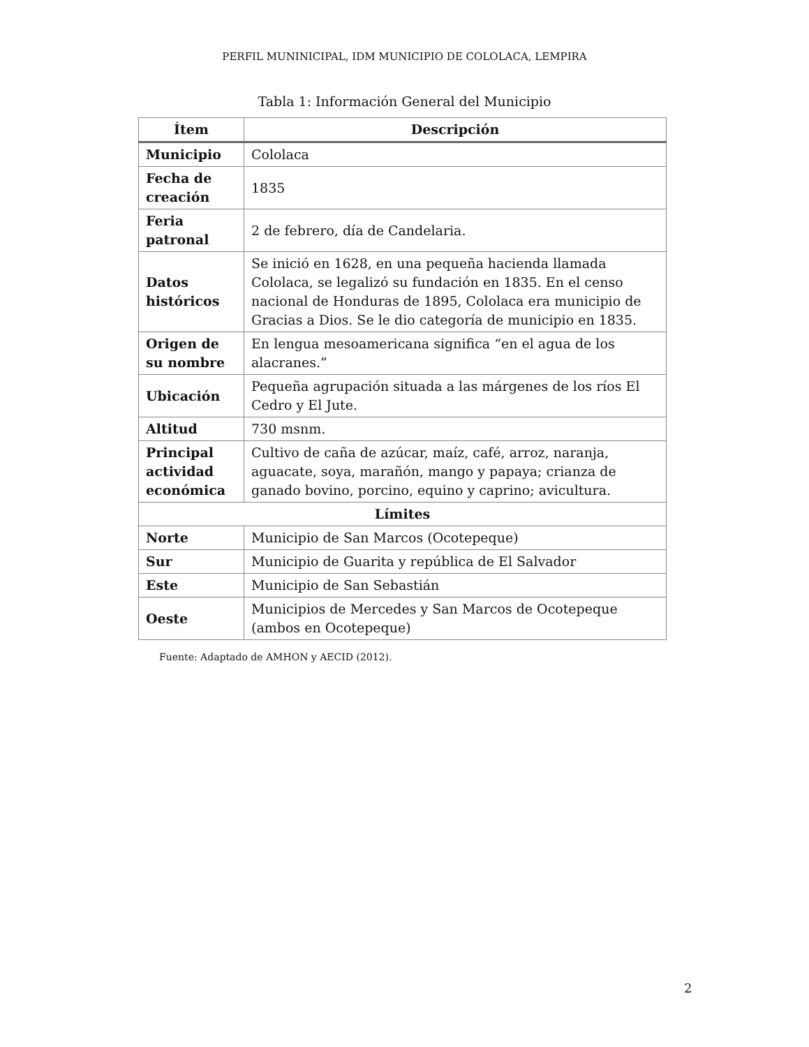PERFIL MUNINICIPAL, IDM MUNICIPIO DE COLOLACA, LEMPIRA
Tabla 1: Información General del Municipio
| Ítem | Descripción |
| --- | --- |
| Municipio | Cololaca |
| Fecha de creación | 1835 |
| Feria patronal | 2 de febrero, día de Candelaria. |
| Datos históricos | Se inició en 1628, en una pequeña hacienda llamada Cololaca, se legalizó su fundación en 1835. En el censo nacional de Honduras de 1895, Cololaca era municipio de Gracias a Dios. Se le dio categoría de municipio en 1835. |
| Origen de su nombre | En lengua mesoamericana significa “en el agua de los alacranes.” |
| Ubicación | Pequeña agrupación situada a las márgenes de los ríos El Cedro y El Jute. |
| Altitud | 730 msnm. |
| Principal actividad económica | Cultivo de caña de azúcar, maíz, café, arroz, naranja, aguacate, soya, marañón, mango y papaya; crianza de ganado bovino, porcino, equino y caprino; avicultura. |
| Límites | |
| Norte | Municipio de San Marcos (Ocotepeque) |
| Sur | Municipio de Guarita y república de El Salvador |
| Este | Municipio de San Sebastián |
| Oeste | Municipios de Mercedes y San Marcos de Ocotepeque (ambos en Ocotepeque) |
Fuente: Adaptado de AMHON y AECID (2012).
2